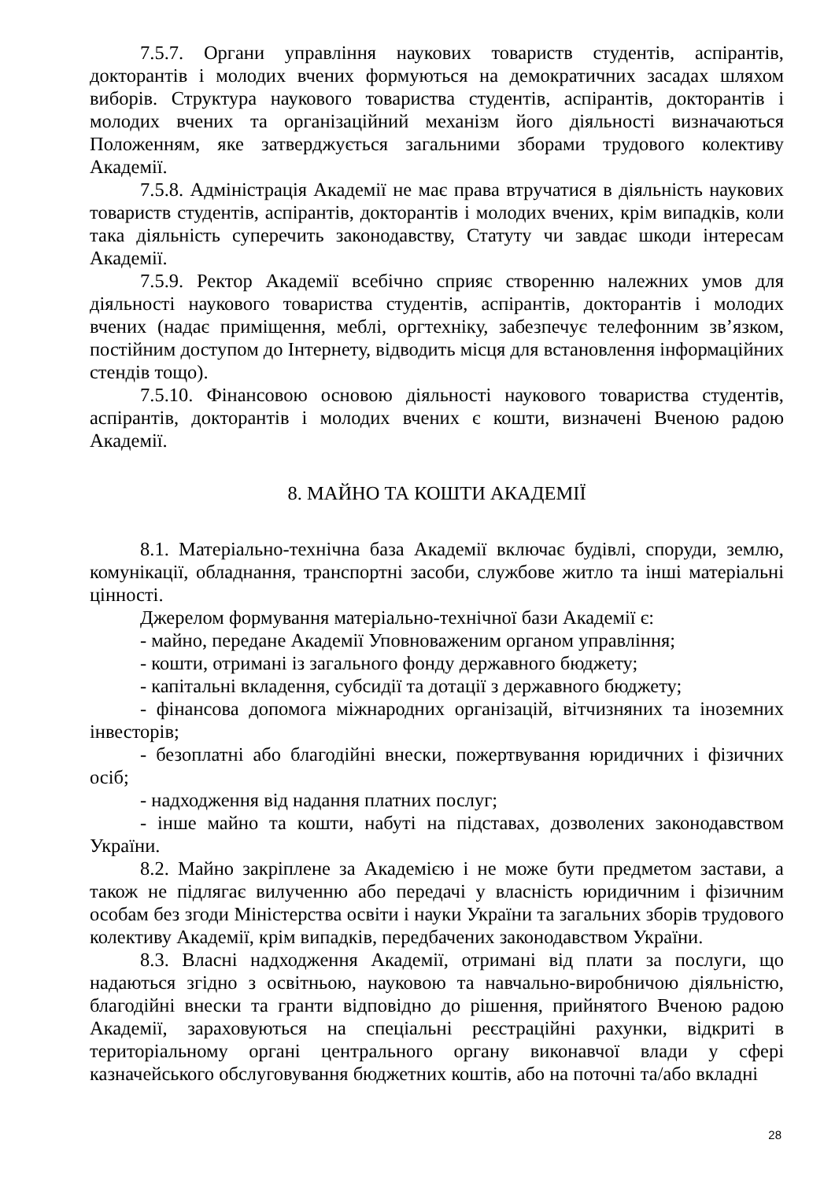7.5.7. Органи управління наукових товариств студентів, аспірантів, докторантів і молодих вчених формуються на демократичних засадах шляхом виборів. Структура наукового товариства студентів, аспірантів, докторантів і молодих вчених та організаційний механізм його діяльності визначаються Положенням, яке затверджується загальними зборами трудового колективу Академії.
7.5.8. Адміністрація Академії не має права втручатися в діяльність наукових товариств студентів, аспірантів, докторантів і молодих вчених, крім випадків, коли така діяльність суперечить законодавству, Статуту чи завдає шкоди інтересам Академії.
7.5.9. Ректор Академії всебічно сприяє створенню належних умов для діяльності наукового товариства студентів, аспірантів, докторантів і молодих вчених (надає приміщення, меблі, оргтехніку, забезпечує телефонним зв’язком, постійним доступом до Інтернету, відводить місця для встановлення інформаційних стендів тощо).
7.5.10. Фінансовою основою діяльності наукового товариства студентів, аспірантів, докторантів і молодих вчених є кошти, визначені Вченою радою Академії.
8. МАЙНО ТА КОШТИ АКАДЕМІЇ
8.1. Матеріально-технічна база Академії включає будівлі, споруди, землю, комунікації, обладнання, транспортні засоби, службове житло та інші матеріальні цінності.
Джерелом формування матеріально-технічної бази Академії є:
- майно, передане Академії Уповноваженим органом управління;
- кошти, отримані із загального фонду державного бюджету;
- капітальні вкладення, субсидії та дотації з державного бюджету;
- фінансова допомога міжнародних організацій, вітчизняних та іноземних інвесторів;
- безоплатні або благодійні внески, пожертвування юридичних і фізичних осіб;
- надходження від надання платних послуг;
- інше майно та кошти, набуті на підставах, дозволених законодавством України.
8.2. Майно закріплене за Академією і не може бути предметом застави, а також не підлягає вилученню або передачі у власність юридичним і фізичним особам без згоди Міністерства освіти і науки України та загальних зборів трудового колективу Академії, крім випадків, передбачених законодавством України.
8.3. Власні надходження Академії, отримані від плати за послуги, що надаються згідно з освітньою, науковою та навчально-виробничою діяльністю, благодійні внески та гранти відповідно до рішення, прийнятого Вченою радою Академії, зараховуються на спеціальні реєстраційні рахунки, відкриті в територіальному органі центрального органу виконавчої влади у сфері казначейського обслуговування бюджетних коштів, або на поточні та/або вкладні
28